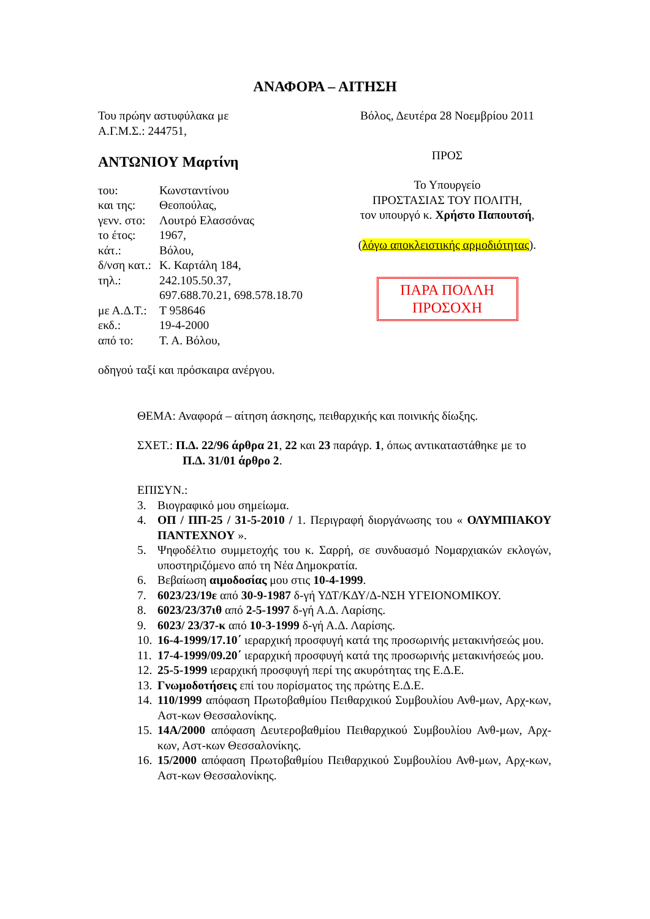ΑΝΑΦΟΡΑ – ΑΙΤΗΣΗ
Του πρώην αστυφύλακα με
Α.Γ.Μ.Σ.: 244751,
ΑΝΤΩΝΙΟΥ Μαρτίνη
| του: | Κωνσταντίνου |
| και της: | Θεοπούλας, |
| γενν. στο: | Λουτρό Ελασσόνας |
| το έτος: | 1967, |
| κάτ.: | Βόλου, |
| δ/νση κατ.: | Κ. Καρτάλη 184, |
| τηλ.: | 242.105.50.37, 697.688.70.21, 698.578.18.70 |
| με Α.Δ.Τ.: | Τ 958646 |
| εκδ.: | 19-4-2000 |
| από το: | Τ. Α. Βόλου, |
οδηγού ταξί και πρόσκαιρα ανέργου.
Βόλος, Δευτέρα 28 Νοεμβρίου 2011
ΠΡΟΣ
Το Υπουργείο
ΠΡΟΣΤΑΣΙΑΣ ΤΟΥ ΠΟΛΙΤΗ,
τον υπουργό κ. Χρήστο Παπουτσή,
(λόγω αποκλειστικής αρμοδιότητας).
ΠΑΡΑ ΠΟΛΛΗ
ΠΡΟΣΟΧΗ
ΘΕΜΑ: Αναφορά – αίτηση άσκησης, πειθαρχικής και ποινικής δίωξης.
ΣΧΕΤ.: Π.Δ. 22/96 άρθρα 21, 22 και 23 παράγρ. 1, όπως αντικαταστάθηκε με το Π.Δ. 31/01 άρθρο 2.
ΕΠΙΣΥΝ.:
3. Βιογραφικό μου σημείωμα.
4. ΟΠ / ΠΠ-25 / 31-5-2010 / 1. Περιγραφή διοργάνωσης του « ΟΛΥΜΠΙΑΚΟΥ ΠΑΝΤΕΧΝΟΥ ».
5. Ψηφοδέλτιο συμμετοχής του κ. Σαρρή, σε συνδυασμό Νομαρχιακών εκλογών, υποστηριζόμενο από τη Νέα Δημοκρατία.
6. Βεβαίωση αιμοδοσίας μου στις 10-4-1999.
7. 6023/23/19ε από 30-9-1987 δ-γή ΥΔΤ/ΚΔΥ/Δ-ΝΣΗ ΥΓΕΙΟΝΟΜΙΚΟΥ.
8. 6023/23/37ιθ από 2-5-1997 δ-γή Α.Δ. Λαρίσης.
9. 6023/ 23/37-κ από 10-3-1999 δ-γή Α.Δ. Λαρίσης.
10. 16-4-1999/17.10΄ ιεραρχική προσφυγή κατά της προσωρινής μετακινήσεώς μου.
11. 17-4-1999/09.20΄ ιεραρχική προσφυγή κατά της προσωρινής μετακινήσεώς μου.
12. 25-5-1999 ιεραρχική προσφυγή περί της ακυρότητας της Ε.Δ.Ε.
13. Γνωμοδοτήσεις επί του πορίσματος της πρώτης Ε.Δ.Ε.
14. 110/1999 απόφαση Πρωτοβαθμίου Πειθαρχικού Συμβουλίου Ανθ-μων, Αρχ-κων, Αστ-κων Θεσσαλονίκης.
15. 14Α/2000 απόφαση Δευτεροβαθμίου Πειθαρχικού Συμβουλίου Ανθ-μων, Αρχ-κων, Αστ-κων Θεσσαλονίκης.
16. 15/2000 απόφαση Πρωτοβαθμίου Πειθαρχικού Συμβουλίου Ανθ-μων, Αρχ-κων, Αστ-κων Θεσσαλονίκης.